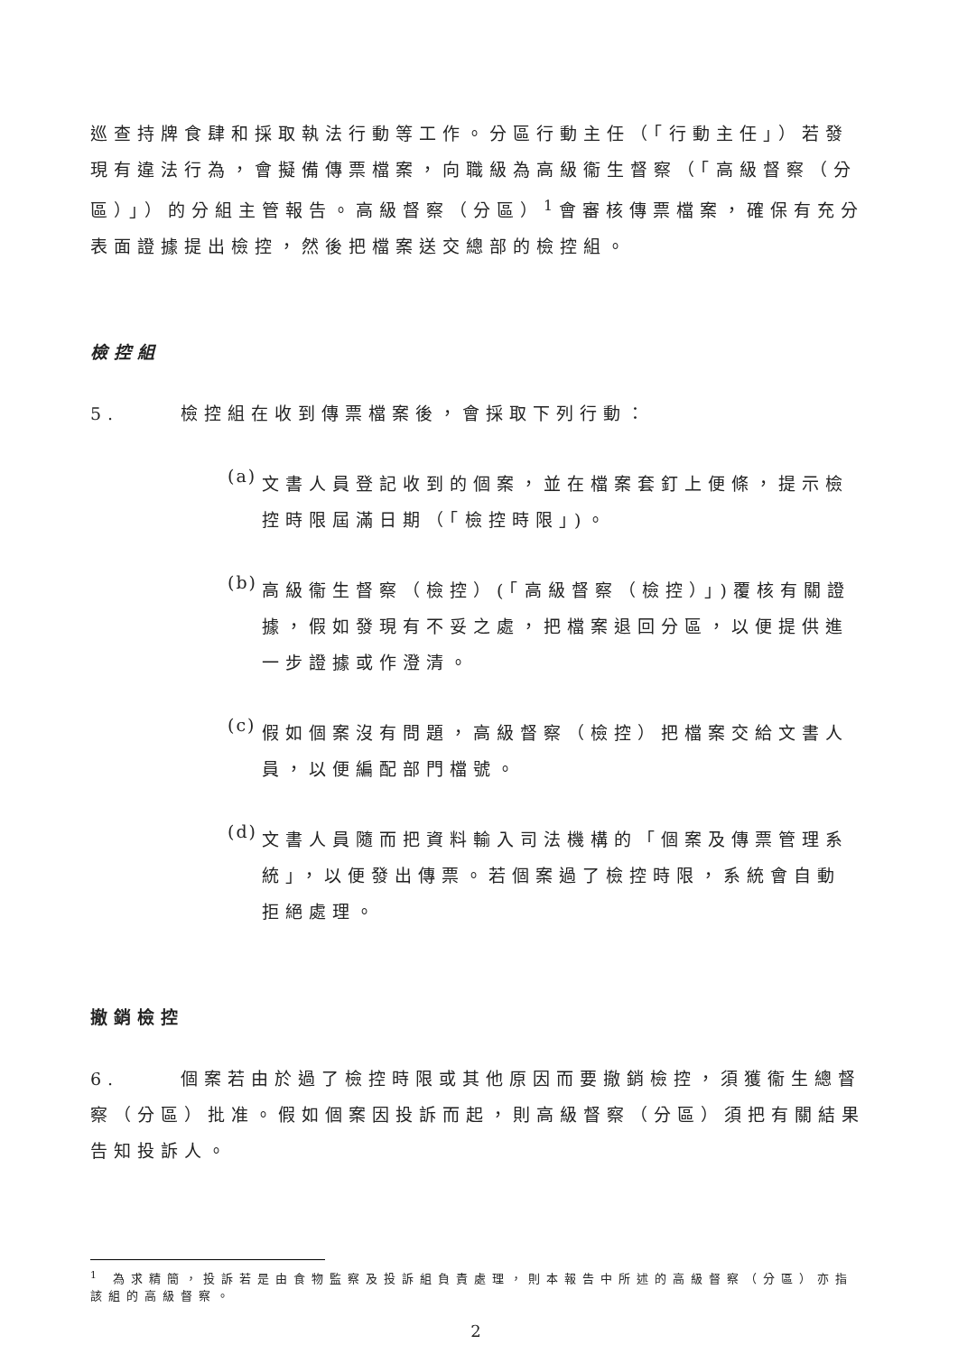巡查持牌食肆和採取執法行動等工作。分區行動主任（「行動主任」）若發現有違法行為，會擬備傳票檔案，向職級為高級衞生督察（「高級督察（分區）」）的分組主管報告。高級督察（分區）<sup>1</sup>會審核傳票檔案，確保有充分表面證據提出檢控，然後把檔案送交總部的檢控組。
檢控組
5. 檢控組在收到傳票檔案後，會採取下列行動：
(a)
文書人員登記收到的個案，並在檔案套釘上便條，提示檢控時限屆滿日期（「檢控時限」)。
(b)
高級衞生督察（檢控）(「高級督察（檢控）」)覆核有關證據，假如發現有不妥之處，把檔案退回分區，以便提供進一步證據或作澄清。
(c)
假如個案沒有問題，高級督察（檢控）把檔案交給文書人員，以便編配部門檔號。
(d)
文書人員隨而把資料輸入司法機構的「個案及傳票管理系統」，以便發出傳票。若個案過了檢控時限，系統會自動拒絕處理。
撤銷檢控
6. 個案若由於過了檢控時限或其他原因而要撤銷檢控，須獲衞生總督察（分區）批准。假如個案因投訴而起，則高級督察（分區）須把有關結果告知投訴人。
<sup>1</sup> 為求精簡，投訴若是由食物監察及投訴組負責處理，則本報告中所述的高級督察（分區）亦指該組的高級督察。
2